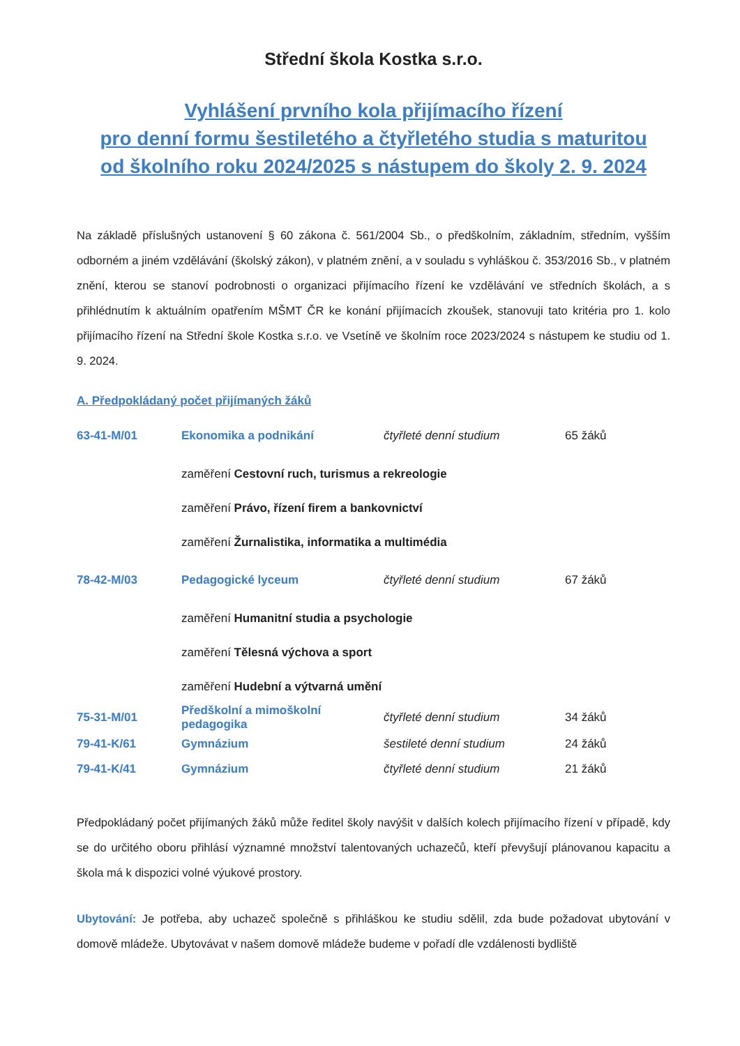Střední škola Kostka s.r.o.
Vyhlášení prvního kola přijímacího řízení
pro denní formu šestiletého a čtyřletého studia s maturitou
od školního roku 2024/2025 s nástupem do školy 2. 9. 2024
Na základě příslušných ustanovení § 60 zákona č. 561/2004 Sb., o předškolním, základním, středním, vyšším odborném a jiném vzdělávání (školský zákon), v platném znění, a v souladu s vyhláškou č. 353/2016 Sb., v platném znění, kterou se stanoví podrobnosti o organizaci přijímacího řízení ke vzdělávání ve středních školách, a s přihlédnutím k aktuálním opatřením MŠMT ČR ke konání přijímacích zkoušek, stanovuji tato kritéria pro 1. kolo přijímacího řízení na Střední škole Kostka s.r.o. ve Vsetíně ve školním roce 2023/2024 s nástupem ke studiu od 1. 9. 2024.
A. Předpokládaný počet přijímaných žáků
| 63-41-M/01 | Ekonomika a podnikání | čtyřleté denní studium | 65 žáků |
| | zaměření Cestovní ruch, turismus a rekreologie | | |
| | zaměření Právo, řízení firem a bankovnictví | | |
| | zaměření Žurnalistika, informatika a multimédia | | |
| 78-42-M/03 | Pedagogické lyceum | čtyřleté denní studium | 67 žáků |
| | zaměření Humanitní studia a psychologie | | |
| | zaměření Tělesná výchova a sport | | |
| | zaměření Hudební a výtvarná umění | | |
| 75-31-M/01 | Předškolní a mimoškolní pedagogika | čtyřleté denní studium | 34 žáků |
| 79-41-K/61 | Gymnázium | šestileté denní studium | 24 žáků |
| 79-41-K/41 | Gymnázium | čtyřleté denní studium | 21 žáků |
Předpokládaný počet přijímaných žáků může ředitel školy navýšit v dalších kolech přijímacího řízení v případě, kdy se do určitého oboru přihlásí významné množství talentovaných uchazečů, kteří převyšují plánovanou kapacitu a škola má k dispozici volné výukové prostory.
Ubytování: Je potřeba, aby uchazeč společně s přihláškou ke studiu sdělil, zda bude požadovat ubytování v domově mládeže. Ubytovávat v našem domově mládeže budeme v pořadí dle vzdálenosti bydliště